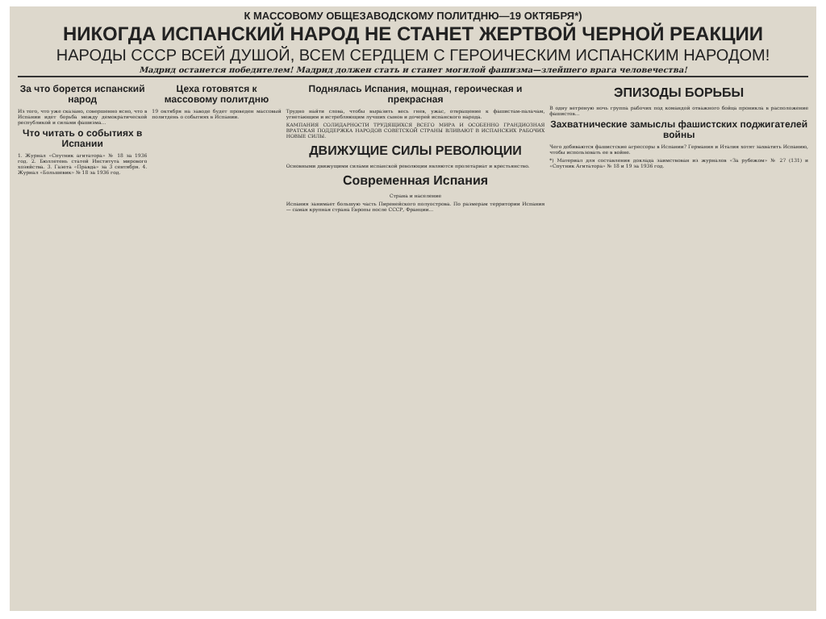К МАССОВОМУ ОБЩЕЗАВОДСКОМУ ПОЛИТДНЮ—19 ОКТЯБРЯ*)
НИКОГДА ИСПАНСКИЙ НАРОД НЕ СТАНЕТ ЖЕРТВОЙ ЧЕРНОЙ РЕАКЦИИ
НАРОДЫ СССР ВСЕЙ ДУШОЙ, ВСЕМ СЕРДЦЕМ С ГЕРОИЧЕСКИМ ИСПАНСКИМ НАРОДОМ!
Мадрид останется победителем! Мадрид должен стать и станет могилой фашизма—злейшего врага человечества!
За что борется испанский народ
Из того, что уже сказано, совершенно ясно, что в Испании идет борьба между демократической республикой и силами фашизма...
Что читать о событиях в Испании
1. Журнал «Спутник агитатора» № 18 за 1936 год. 2. Бюллетень статей Института мирового хозяйства. 3. Газета «Правда» за 3 сентября. 4. Журнал «Большевик» № 18 за 1936 год.
Цеха готовятся к массовому политдню
19 октября на заводе будет проведен массовый политдень о событиях в Испании.
Поднялась Испания, мощная, героическая и прекрасная
Трудно найти слова, чтобы выразить весь гнев, ужас, отвращение к фашистам-палачам, угнетающим и истребляющим лучших сынов и дочерей испанского народа.
КАМПАНИЯ СОЛИДАРНОСТИ ТРУДЯЩИХСЯ ВСЕГО МИРА И ОСОБЕННО ГРАНДИОЗНАЯ ВРАТСКАЯ ПОДДЕРЖКА НАРОДОВ СОВЕТСКОЙ СТРАНЫ ВЛИВАЮТ В ИСПАНСКИХ РАБОЧИХ НОВЫЕ СИЛЫ.
ДВИЖУЩИЕ СИЛЫ РЕВОЛЮЦИИ
Основными движущими силами испанской революции являются пролетариат и крестьянство.
Современная Испания
Страна и население
Испания занимает большую часть Пиренейского полуострова. По размерам территории Испания — самая крупная страна Европы после СССР, Франции...
ЭПИЗОДЫ БОРЬБЫ
В одну ветреную ночь группа рабочих под командой отважного бойца проникла в расположение фашистов...
Захватнические замыслы фашистских поджигателей войны
Чего добиваются фашистские агрессоры в Испании? Германия и Италия хотят захватить Испанию, чтобы использовать ее в войне.
*) Материал для составления доклада заимствован из журналов «За рубежом» № 27 (131) и «Спутник Агитатора» № 18 и 19 за 1936 год.